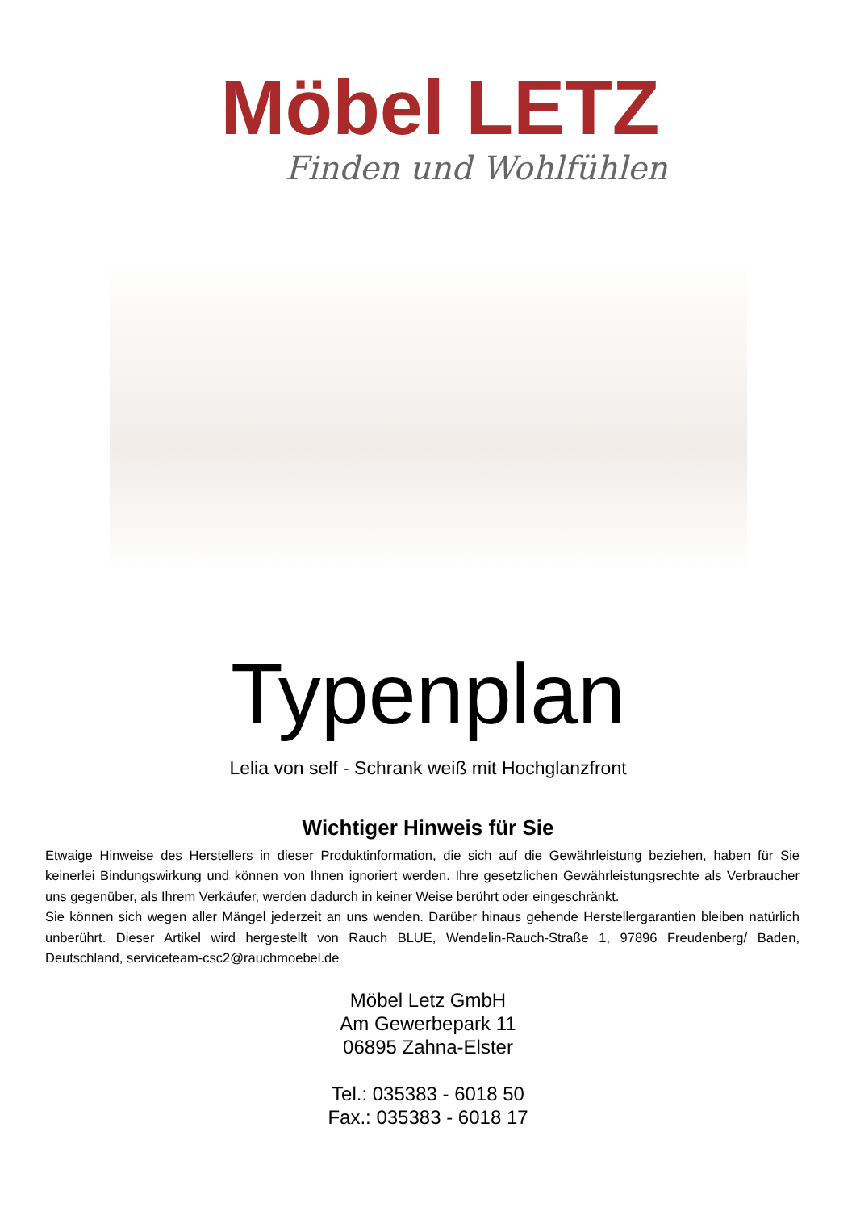Möbel LETZ
Finden und Wohlfühlen
Typenplan
Lelia von self - Schrank weiß mit Hochglanzfront
Wichtiger Hinweis für Sie
Etwaige Hinweise des Herstellers in dieser Produktinformation, die sich auf die Gewährleistung beziehen, haben für Sie keinerlei Bindungswirkung und können von Ihnen ignoriert werden. Ihre gesetzlichen Gewährleistungsrechte als Verbraucher uns gegenüber, als Ihrem Verkäufer, werden dadurch in keiner Weise berührt oder eingeschränkt.
Sie können sich wegen aller Mängel jederzeit an uns wenden. Darüber hinaus gehende Herstellergarantien bleiben natürlich unberührt. Dieser Artikel wird hergestellt von Rauch BLUE, Wendelin-Rauch-Straße 1, 97896 Freudenberg/ Baden, Deutschland, serviceteam-csc2@rauchmoebel.de
Möbel Letz GmbH
Am Gewerbepark 11
06895 Zahna-Elster
Tel.: 035383 - 6018 50
Fax.: 035383 - 6018 17